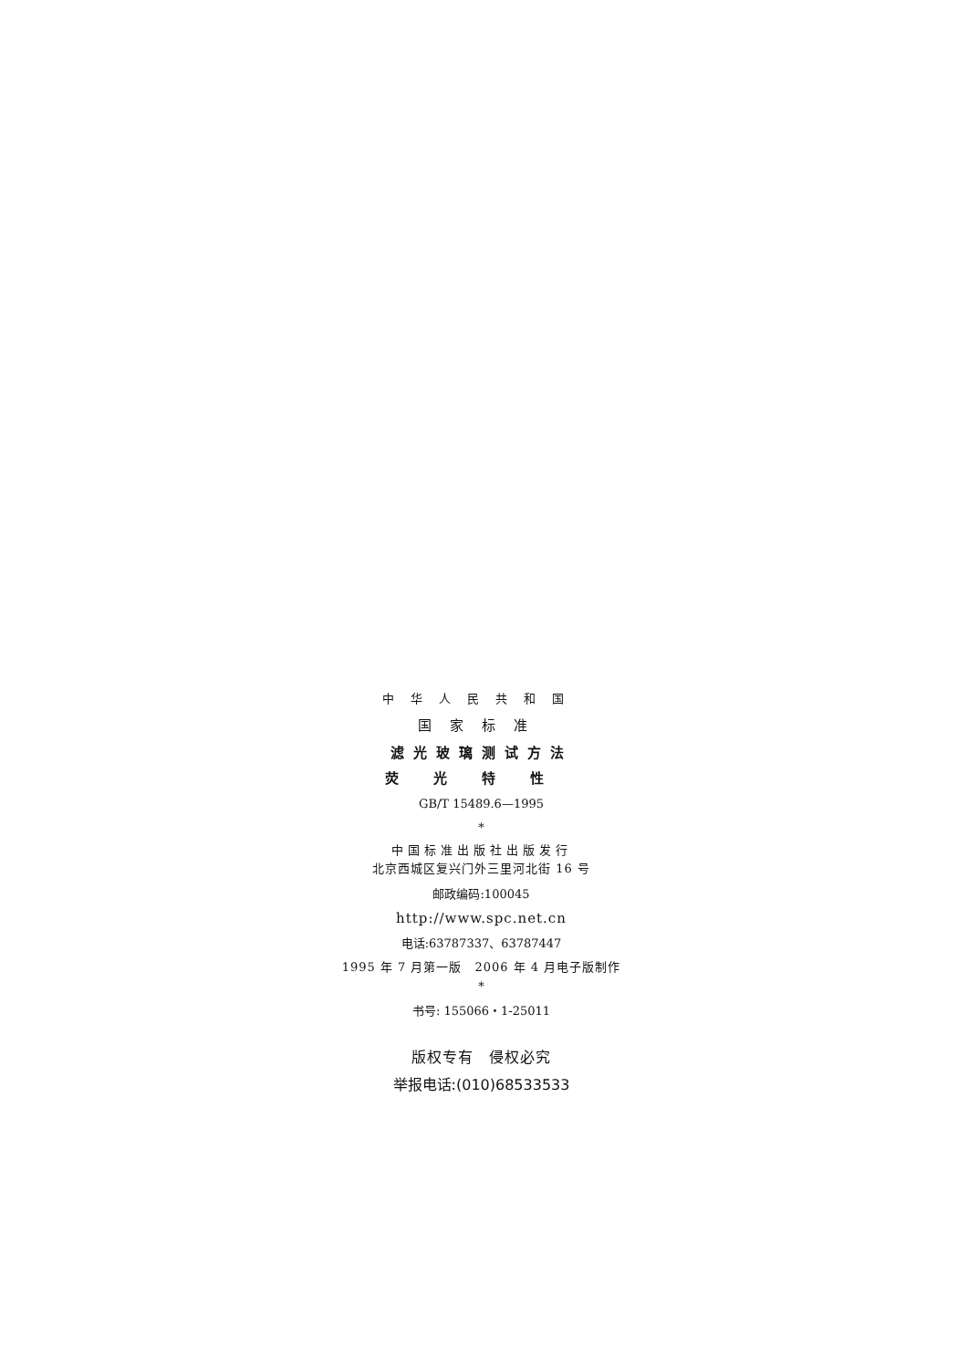中华人民共和国
国家标准
滤光玻璃测试方法
荧光特性
GB/T 15489.6—1995
*
中国标准出版社出版发行
北京西城区复兴门外三里河北街 16 号
邮政编码:100045
http://www.spc.net.cn
电话:63787337、63787447
1995 年 7 月第一版　2006 年 4 月电子版制作
*
书号: 155066・1-25011
版权专有　侵权必究
举报电话:(010)68533533